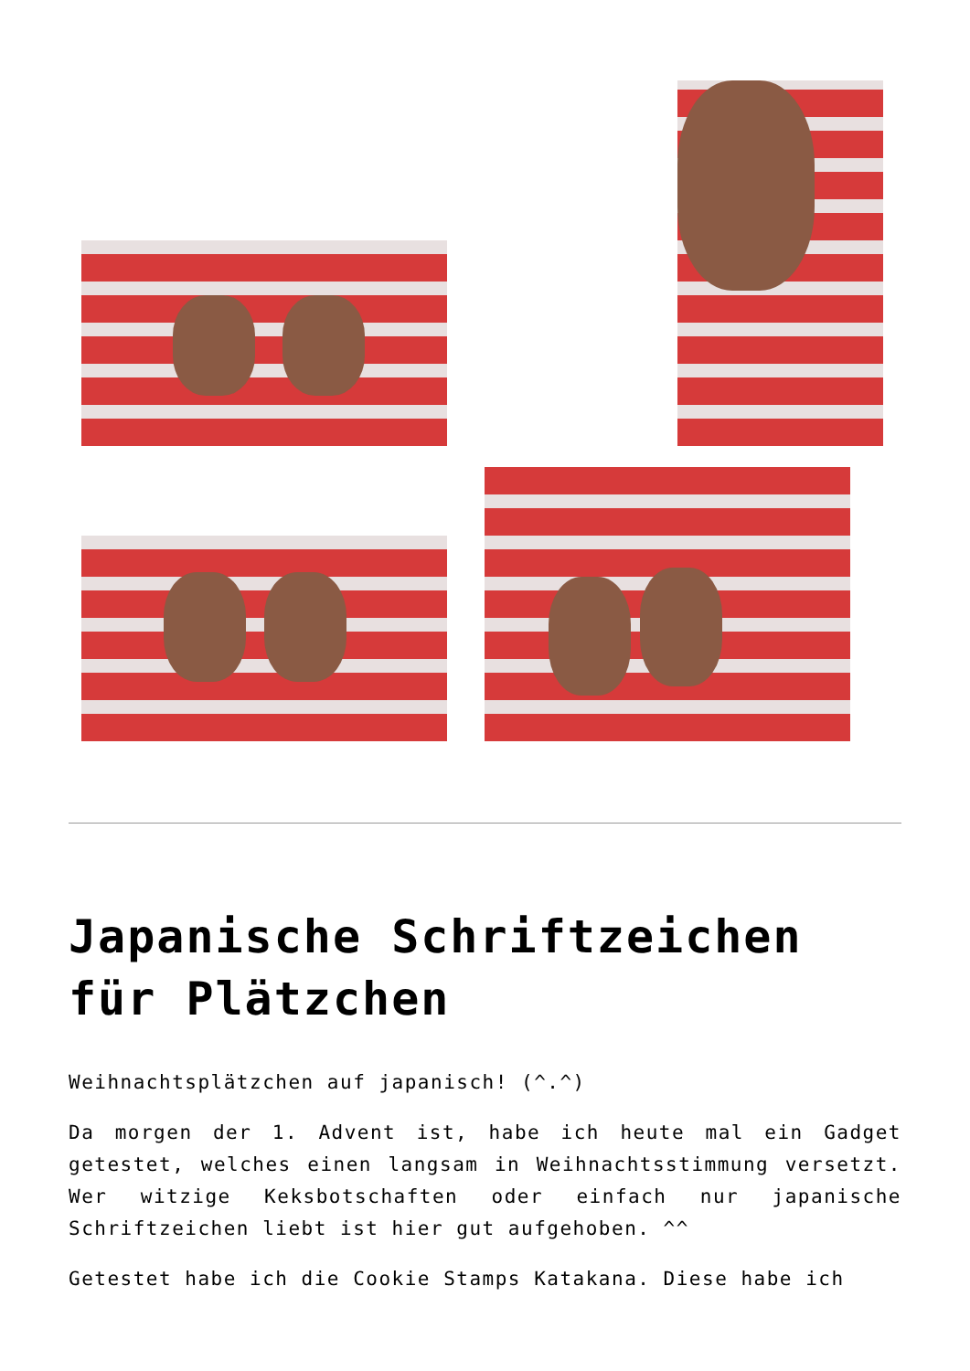Japanische Schriftzeichen für Plätzchen
Weihnachtsplätzchen auf japanisch! (^.^)
Da morgen der 1. Advent ist, habe ich heute mal ein Gadget getestet, welches einen langsam in Weihnachtsstimmung versetzt. Wer witzige Keksbotschaften oder einfach nur japanische Schriftzeichen liebt ist hier gut aufgehoben. ^^
Getestet habe ich die Cookie Stamps Katakana. Diese habe ich